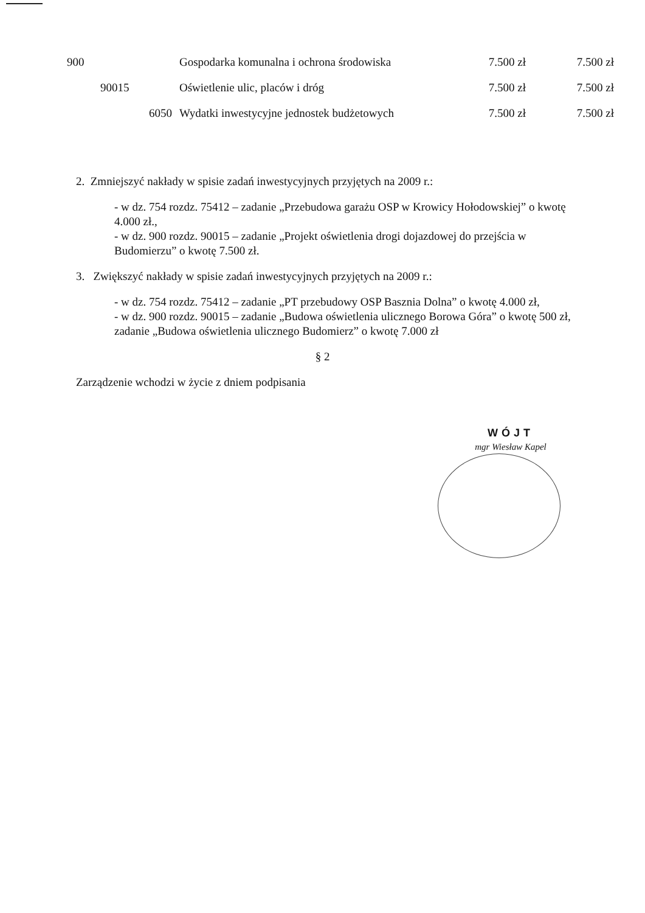| 900 | | | Gospodarka komunalna i ochrona środowiska | 7.500 zł | 7.500 zł |
| | 90015 | | Oświetlenie ulic, placów i dróg | 7.500 zł | 7.500 zł |
| | | 6050 | Wydatki inwestycyjne jednostek budżetowych | 7.500 zł | 7.500 zł |
2. Zmniejszyć nakłady w spisie zadań inwestycyjnych przyjętych na 2009 r.:
- w dz. 754 rozdz. 75412 – zadanie „Przebudowa garażu OSP w Krowicy Hołodowskiej” o kwotę 4.000 zł.,
- w dz. 900 rozdz. 90015 – zadanie „Projekt oświetlenia drogi dojazdowej do przejścia w Budomierzu” o kwotę 7.500 zł.
3. Zwiększyć nakłady w spisie zadań inwestycyjnych przyjętych na 2009 r.:
- w dz. 754 rozdz. 75412 – zadanie „PT przebudowy OSP Basznia Dolna” o kwotę 4.000 zł,
- w dz. 900 rozdz. 90015 – zadanie „Budowa oświetlenia ulicznego Borowa Góra” o kwotę 500 zł, zadanie „Budowa oświetlenia ulicznego Budomierz” o kwotę 7.000 zł
§ 2
Zarządzenie wchodzi w życie z dniem podpisania
WÓJT
mgr Wiesław Kapel